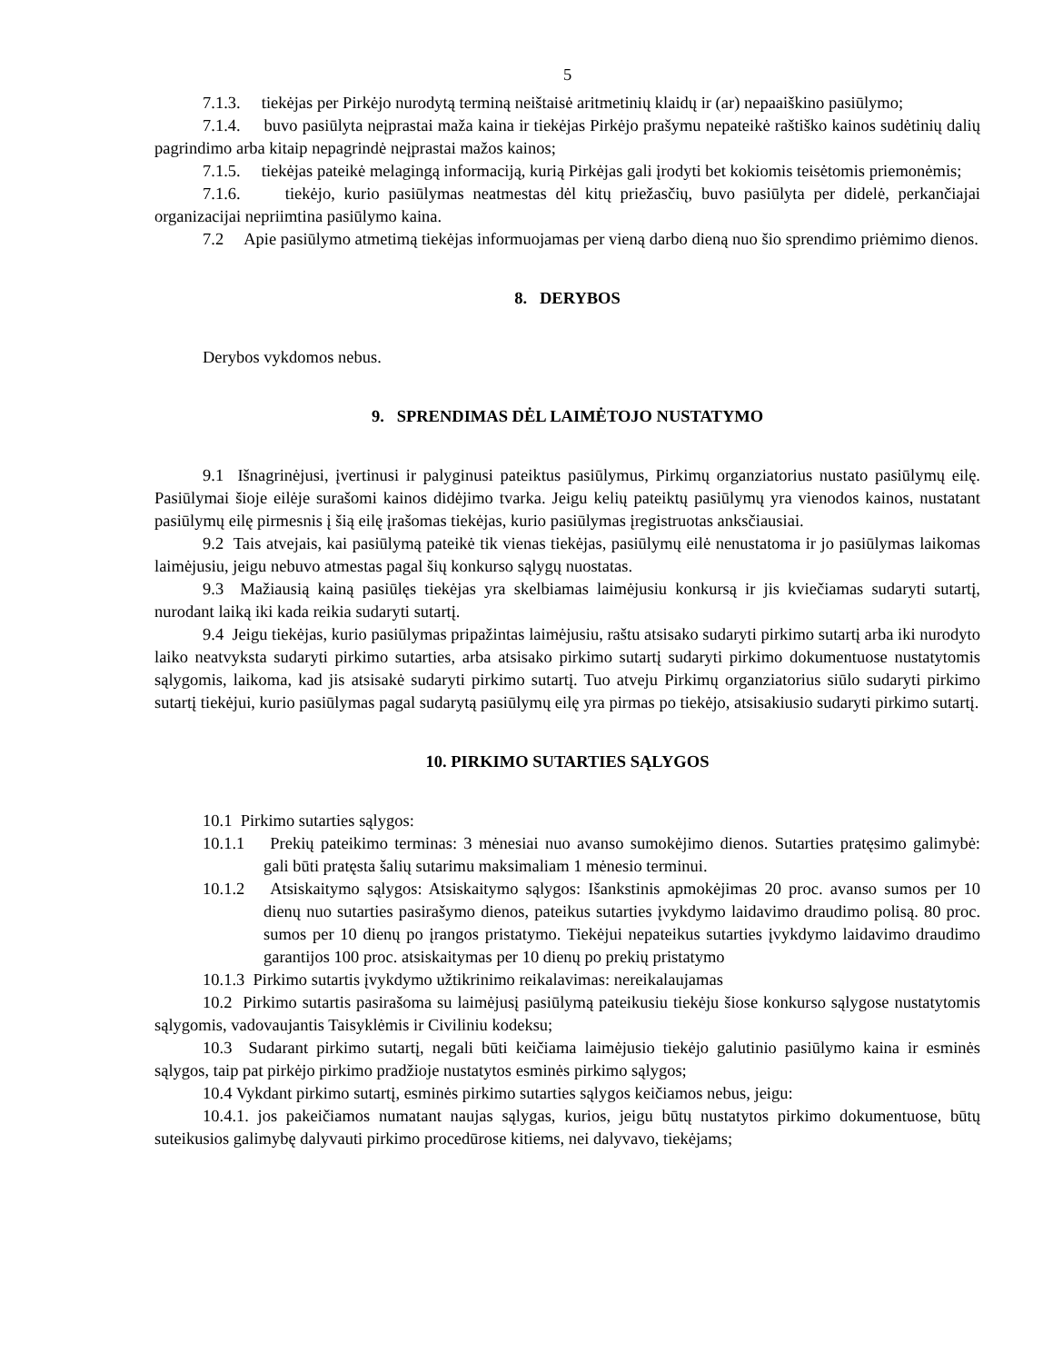5
7.1.3. tiekėjas per Pirkėjo nurodytą terminą neištaisė aritmetinių klaidų ir (ar) nepaaiškino pasiūlymo;
7.1.4. buvo pasiūlyta neįprastai maža kaina ir tiekėjas Pirkėjo prašymu nepateikė raštiško kainos sudėtinių dalių pagrindimo arba kitaip nepagrindė neįprastai mažos kainos;
7.1.5. tiekėjas pateikė melagingą informaciją, kurią Pirkėjas gali įrodyti bet kokiomis teisėtomis priemonėmis;
7.1.6. tiekėjo, kurio pasiūlymas neatmestas dėl kitų priežasčių, buvo pasiūlyta per didelė, perkančiajai organizacijai nepriimtina pasiūlymo kaina.
7.2 Apie pasiūlymo atmetimą tiekėjas informuojamas per vieną darbo dieną nuo šio sprendimo priėmimo dienos.
8. DERYBOS
Derybos vykdomos nebus.
9. SPRENDIMAS DĖL LAIMĖTOJO NUSTATYMO
9.1 Išnagrinėjusi, įvertinusi ir palyginusi pateiktus pasiūlymus, Pirkimų organziatorius nustato pasiūlymų eilę. Pasiūlymai šioje eilėje surašomi kainos didėjimo tvarka. Jeigu kelių pateiktų pasiūlymų yra vienodos kainos, nustatant pasiūlymų eilę pirmesnis į šią eilę įrašomas tiekėjas, kurio pasiūlymas įregistruotas anksčiausiai.
9.2 Tais atvejais, kai pasiūlymą pateikė tik vienas tiekėjas, pasiūlymų eilė nenustatoma ir jo pasiūlymas laikomas laimėjusiu, jeigu nebuvo atmestas pagal šių konkurso sąlygų nuostatas.
9.3 Mažiausią kainą pasiūlęs tiekėjas yra skelbiamas laimėjusiu konkursą ir jis kviečiamas sudaryti sutartį, nurodant laiką iki kada reikia sudaryti sutartį.
9.4 Jeigu tiekėjas, kurio pasiūlymas pripažintas laimėjusiu, raštu atsisako sudaryti pirkimo sutartį arba iki nurodyto laiko neatvyksta sudaryti pirkimo sutarties, arba atsisako pirkimo sutartį sudaryti pirkimo dokumentuose nustatytomis sąlygomis, laikoma, kad jis atsisakė sudaryti pirkimo sutartį. Tuo atveju Pirkimų organziatorius siūlo sudaryti pirkimo sutartį tiekėjui, kurio pasiūlymas pagal sudarytą pasiūlymų eilę yra pirmas po tiekėjo, atsisakiusio sudaryti pirkimo sutartį.
10. PIRKIMO SUTARTIES SĄLYGOS
10.1 Pirkimo sutarties sąlygos:
10.1.1 Prekių pateikimo terminas: 3 mėnesiai nuo avanso sumokėjimo dienos. Sutarties pratęsimo galimybė: gali būti pratęsta šalių sutarimu maksimaliam 1 mėnesio terminui.
10.1.2 Atsiskaitymo sąlygos: Atsiskaitymo sąlygos: Išankstinis apmokėjimas 20 proc. avanso sumos per 10 dienų nuo sutarties pasirašymo dienos, pateikus sutarties įvykdymo laidavimo draudimo polisą. 80 proc. sumos per 10 dienų po įrangos pristatymo. Tiekėjui nepateikus sutarties įvykdymo laidavimo draudimo garantijos 100 proc. atsiskaitymas per 10 dienų po prekių pristatymo
10.1.3 Pirkimo sutartis įvykdymo užtikrinimo reikalavimas: nereikalaujamas
10.2 Pirkimo sutartis pasirašoma su laimėjusį pasiūlymą pateikusiu tiekėju šiose konkurso sąlygose nustatytomis sąlygomis, vadovaujantis Taisyklėmis ir Civiliniu kodeksu;
10.3 Sudarant pirkimo sutartį, negali būti keičiama laimėjusio tiekėjo galutinio pasiūlymo kaina ir esminės sąlygos, taip pat pirkėjo pirkimo pradžioje nustatytos esminės pirkimo sąlygos;
10.4 Vykdant pirkimo sutartį, esminės pirkimo sutarties sąlygos keičiamos nebus, jeigu:
10.4.1. jos pakeičiamos numatant naujas sąlygas, kurios, jeigu būtų nustatytos pirkimo dokumentuose, būtų suteikusios galimybę dalyvauti pirkimo procedūrose kitiems, nei dalyvavo, tiekėjams;